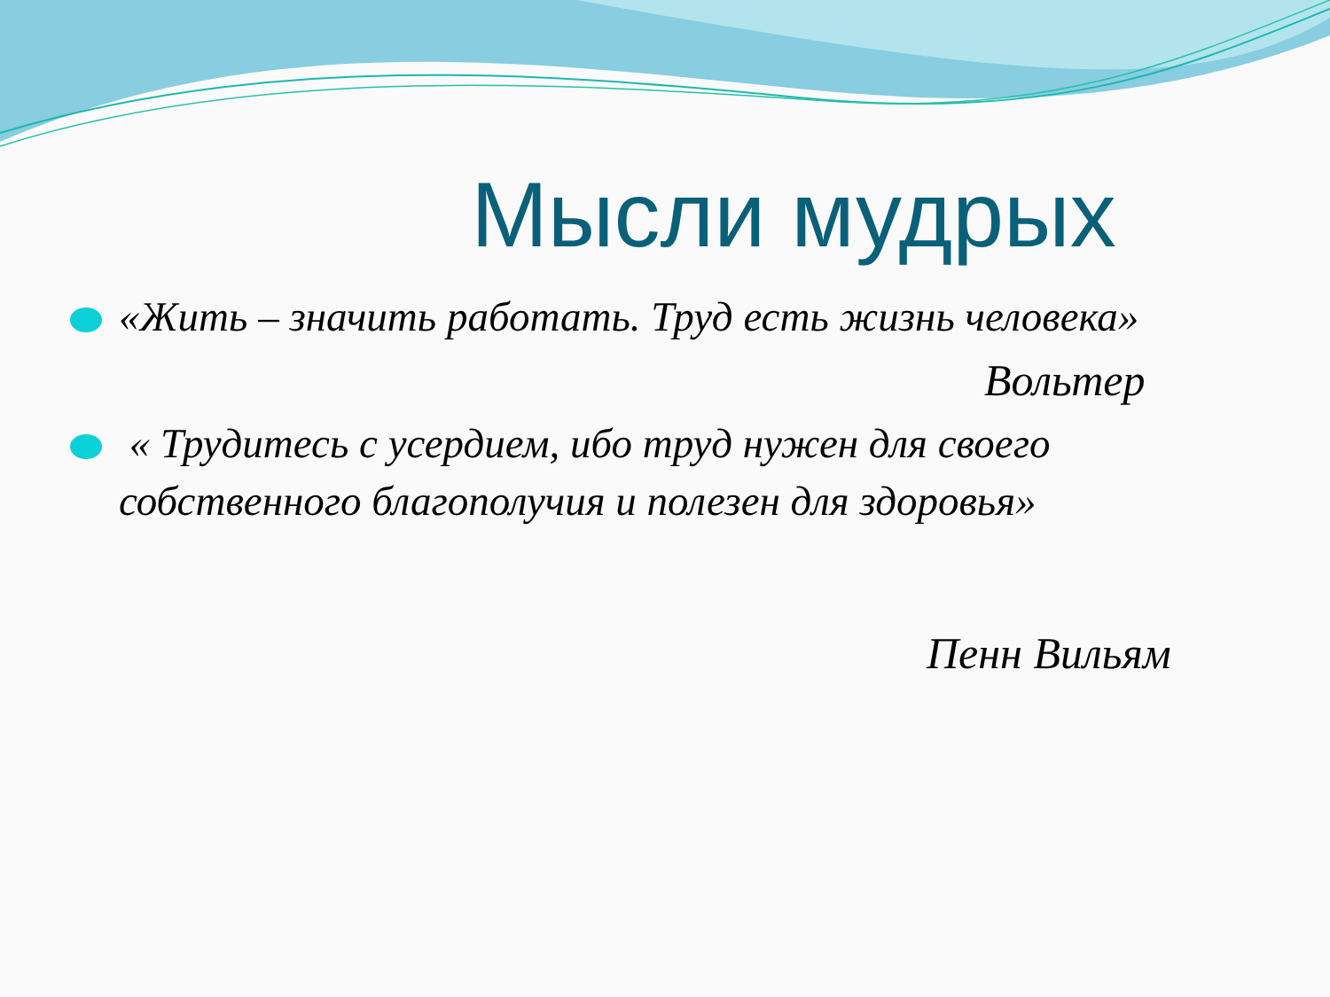Мысли мудрых
«Жить – значить работать. Труд есть жизнь человека»
Вольтер
« Трудитесь с усердием, ибо труд нужен для своего собственного благополучия и полезен для здоровья»
Пенн Вильям